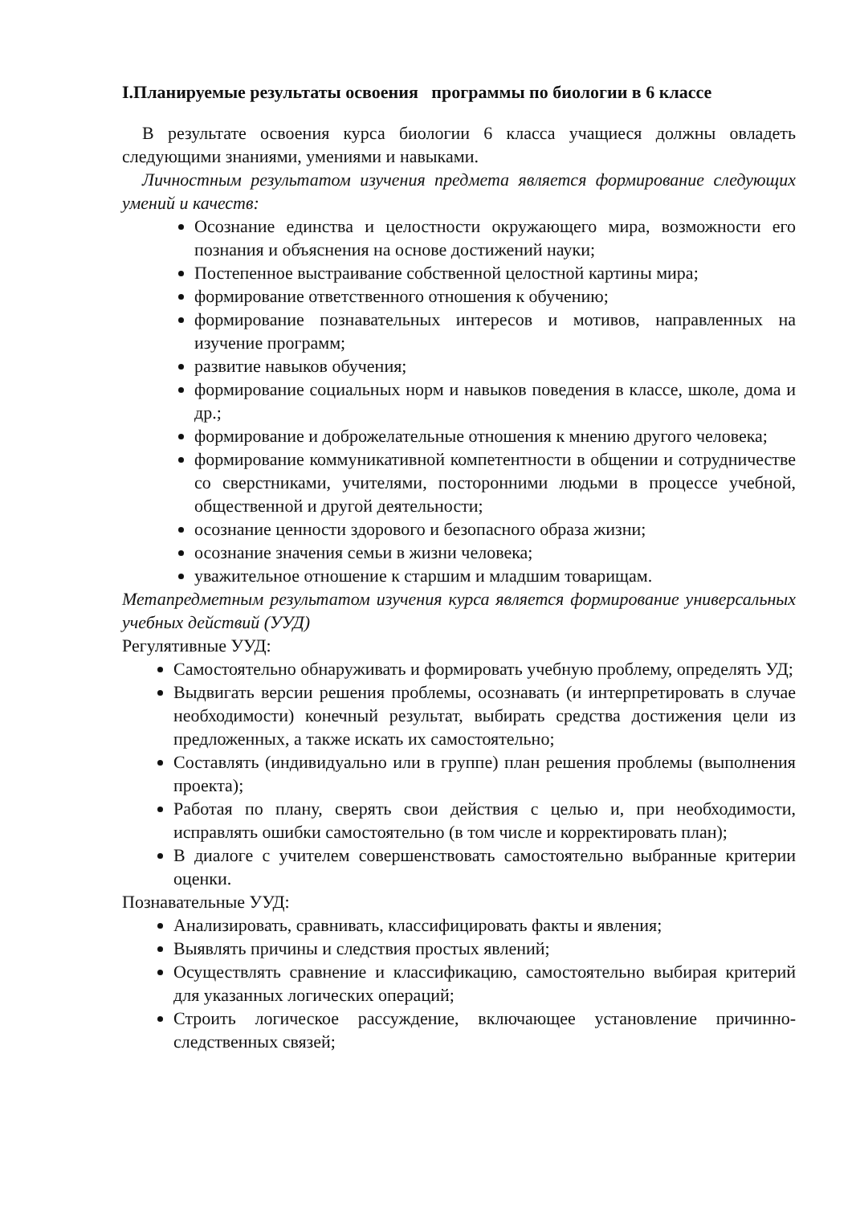I.Планируемые результаты освоения программы по биологии в 6 классе
В результате освоения курса биологии 6 класса учащиеся должны овладеть следующими знаниями, умениями и навыками.
Личностным результатом изучения предмета является формирование следующих умений и качеств:
Осознание единства и целостности окружающего мира, возможности его познания и объяснения на основе достижений науки;
Постепенное выстраивание собственной целостной картины мира;
формирование ответственного отношения к обучению;
формирование познавательных интересов и мотивов, направленных на изучение программ;
развитие навыков обучения;
формирование социальных норм и навыков поведения в классе, школе, дома и др.;
формирование и доброжелательные отношения к мнению другого человека;
формирование коммуникативной компетентности в общении и сотрудничестве со сверстниками, учителями, посторонними людьми в процессе учебной, общественной и другой деятельности;
осознание ценности здорового и безопасного образа жизни;
осознание значения семьи в жизни человека;
уважительное отношение к старшим и младшим товарищам.
Метапредметным результатом изучения курса является формирование универсальных учебных действий (УУД)
Регулятивные УУД:
Самостоятельно обнаруживать и формировать учебную проблему, определять УД;
Выдвигать версии решения проблемы, осознавать (и интерпретировать в случае необходимости) конечный результат, выбирать средства достижения цели из предложенных, а также искать их самостоятельно;
Составлять (индивидуально или в группе) план решения проблемы (выполнения проекта);
Работая по плану, сверять свои действия с целью и, при необходимости, исправлять ошибки самостоятельно (в том числе и корректировать план);
В диалоге с учителем совершенствовать самостоятельно выбранные критерии оценки.
Познавательные УУД:
Анализировать, сравнивать, классифицировать факты и явления;
Выявлять причины и следствия простых явлений;
Осуществлять сравнение и классификацию, самостоятельно выбирая критерий для указанных логических операций;
Строить логическое рассуждение, включающее установление причинно-следственных связей;